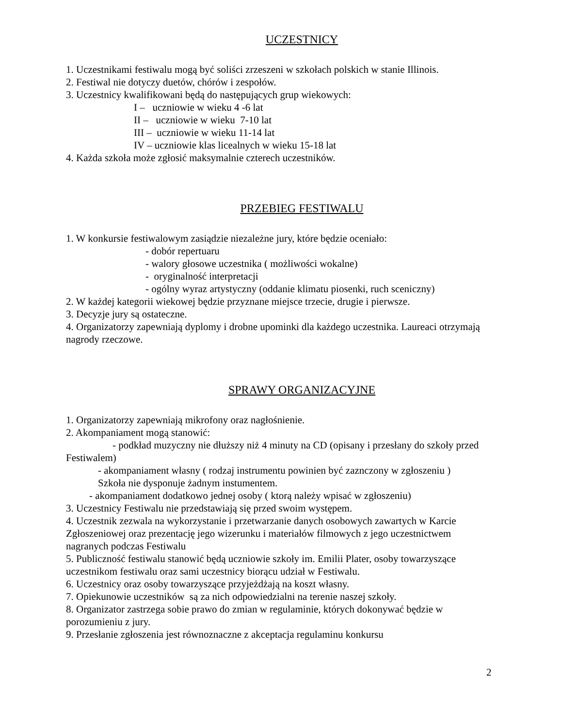UCZESTNICY
1. Uczestnikami festiwalu mogą być soliści zrzeszeni w szkołach polskich w stanie Illinois.
2. Festiwal nie dotyczy duetów, chórów i zespołów.
3. Uczestnicy kwalifikowani będą do następujących grup wiekowych:
I – uczniowie w wieku 4 -6 lat
II – uczniowie w wieku 7-10 lat
III – uczniowie w wieku 11-14 lat
IV – uczniowie klas licealnych w wieku 15-18 lat
4. Każda szkoła może zgłosić maksymalnie czterech uczestników.
PRZEBIEG FESTIWALU
1. W konkursie festiwalowym zasiądzie niezależne jury, które będzie oceniało:
- dobór repertuaru
- walory głosowe uczestnika ( możliwości wokalne)
- oryginalność interpretacji
- ogólny wyraz artystyczny (oddanie klimatu piosenki, ruch sceniczny)
2. W każdej kategorii wiekowej będzie przyznane miejsce trzecie, drugie i pierwsze.
3. Decyzje jury są ostateczne.
4. Organizatorzy zapewniają dyplomy i drobne upominki dla każdego uczestnika. Laureaci otrzymają nagrody rzeczowe.
SPRAWY ORGANIZACYJNE
1. Organizatorzy zapewniają mikrofony oraz nagłośnienie.
2. Akompaniament mogą stanowić:
- podkład muzyczny nie dłuższy niż 4 minuty na CD (opisany i przesłany do szkoły przed Festiwalem)
- akompaniament własny ( rodzaj instrumentu powinien być zaznczony w zgłoszeniu )
Szkoła nie dysponuje żadnym instumentem.
- akompaniament dodatkowo jednej osoby ( ktorą należy wpisać w zgłoszeniu)
3. Uczestnicy Festiwalu nie przedstawiają się przed swoim występem.
4. Uczestnik zezwala na wykorzystanie i przetwarzanie danych osobowych zawartych w Karcie Zgłoszeniowej oraz prezentację jego wizerunku i materiałów filmowych z jego uczestnictwem nagranych podczas Festiwalu
5. Publiczność festiwalu stanowić będą uczniowie szkoły im. Emilii Plater, osoby towarzyszące uczestnikom festiwalu oraz sami uczestnicy biorącu udział w Festiwalu.
6. Uczestnicy oraz osoby towarzyszące przyjeżdżają na koszt własny.
7. Opiekunowie uczestników są za nich odpowiedzialni na terenie naszej szkoły.
8. Organizator zastrzega sobie prawo do zmian w regulaminie, których dokonywać będzie w porozumieniu z jury.
9. Przesłanie zgłoszenia jest równoznaczne z akceptacja regulaminu konkursu
2